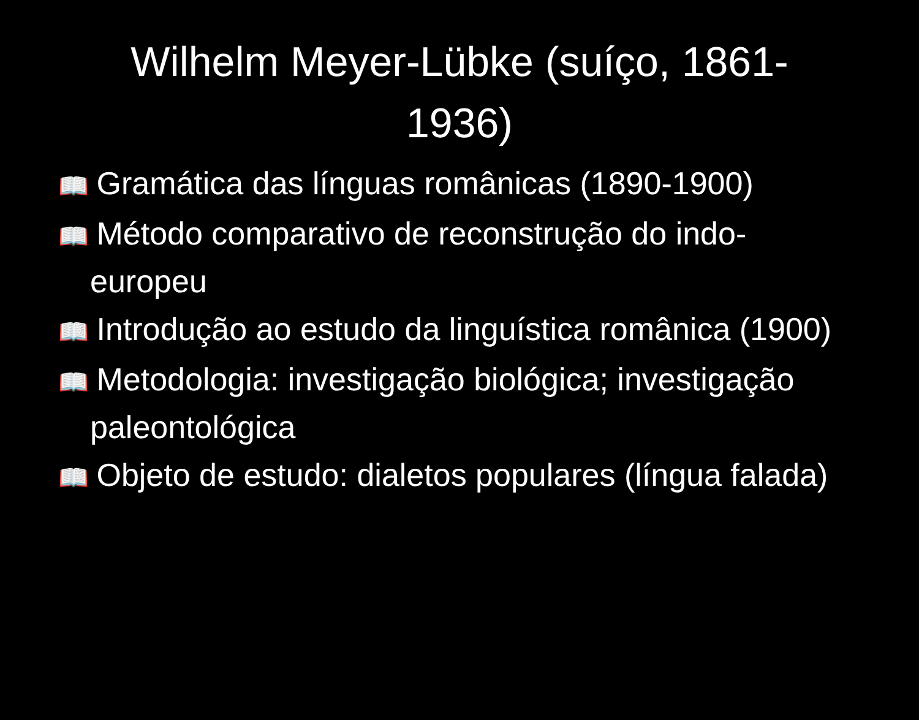Wilhelm Meyer-Lübke (suíço, 1861-1936)
📖 Gramática das línguas românicas (1890-1900)
📖 Método comparativo de reconstrução do indo-europeu
📖 Introdução ao estudo da linguística românica (1900)
📖 Metodologia: investigação biológica; investigação paleontológica
📖 Objeto de estudo: dialetos populares (língua falada)